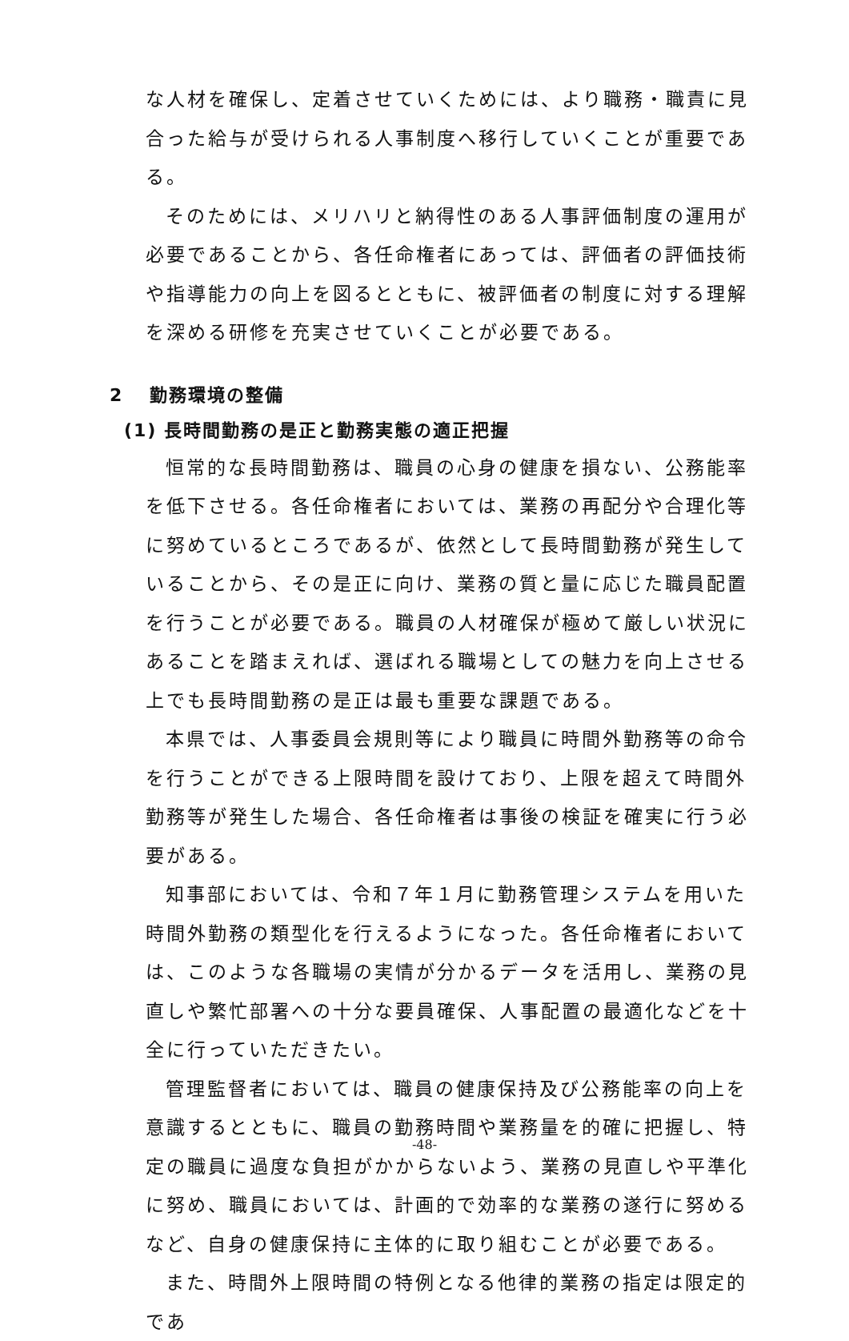な人材を確保し、定着させていくためには、より職務・職責に見合った給与が受けられる人事制度へ移行していくことが重要である。
そのためには、メリハリと納得性のある人事評価制度の運用が必要であることから、各任命権者にあっては、評価者の評価技術や指導能力の向上を図るとともに、被評価者の制度に対する理解を深める研修を充実させていくことが必要である。
2 勤務環境の整備
(1) 長時間勤務の是正と勤務実態の適正把握
恒常的な長時間勤務は、職員の心身の健康を損ない、公務能率を低下させる。各任命権者においては、業務の再配分や合理化等に努めているところであるが、依然として長時間勤務が発生していることから、その是正に向け、業務の質と量に応じた職員配置を行うことが必要である。職員の人材確保が極めて厳しい状況にあることを踏まえれば、選ばれる職場としての魅力を向上させる上でも長時間勤務の是正は最も重要な課題である。
本県では、人事委員会規則等により職員に時間外勤務等の命令を行うことができる上限時間を設けており、上限を超えて時間外勤務等が発生した場合、各任命権者は事後の検証を確実に行う必要がある。
知事部においては、令和７年１月に勤務管理システムを用いた時間外勤務の類型化を行えるようになった。各任命権者においては、このような各職場の実情が分かるデータを活用し、業務の見直しや繁忙部署への十分な要員確保、人事配置の最適化などを十全に行っていただきたい。
管理監督者においては、職員の健康保持及び公務能率の向上を意識するとともに、職員の勤務時間や業務量を的確に把握し、特定の職員に過度な負担がかからないよう、業務の見直しや平準化に努め、職員においては、計画的で効率的な業務の遂行に努めるなど、自身の健康保持に主体的に取り組むことが必要である。
また、時間外上限時間の特例となる他律的業務の指定は限定的であ
-48-